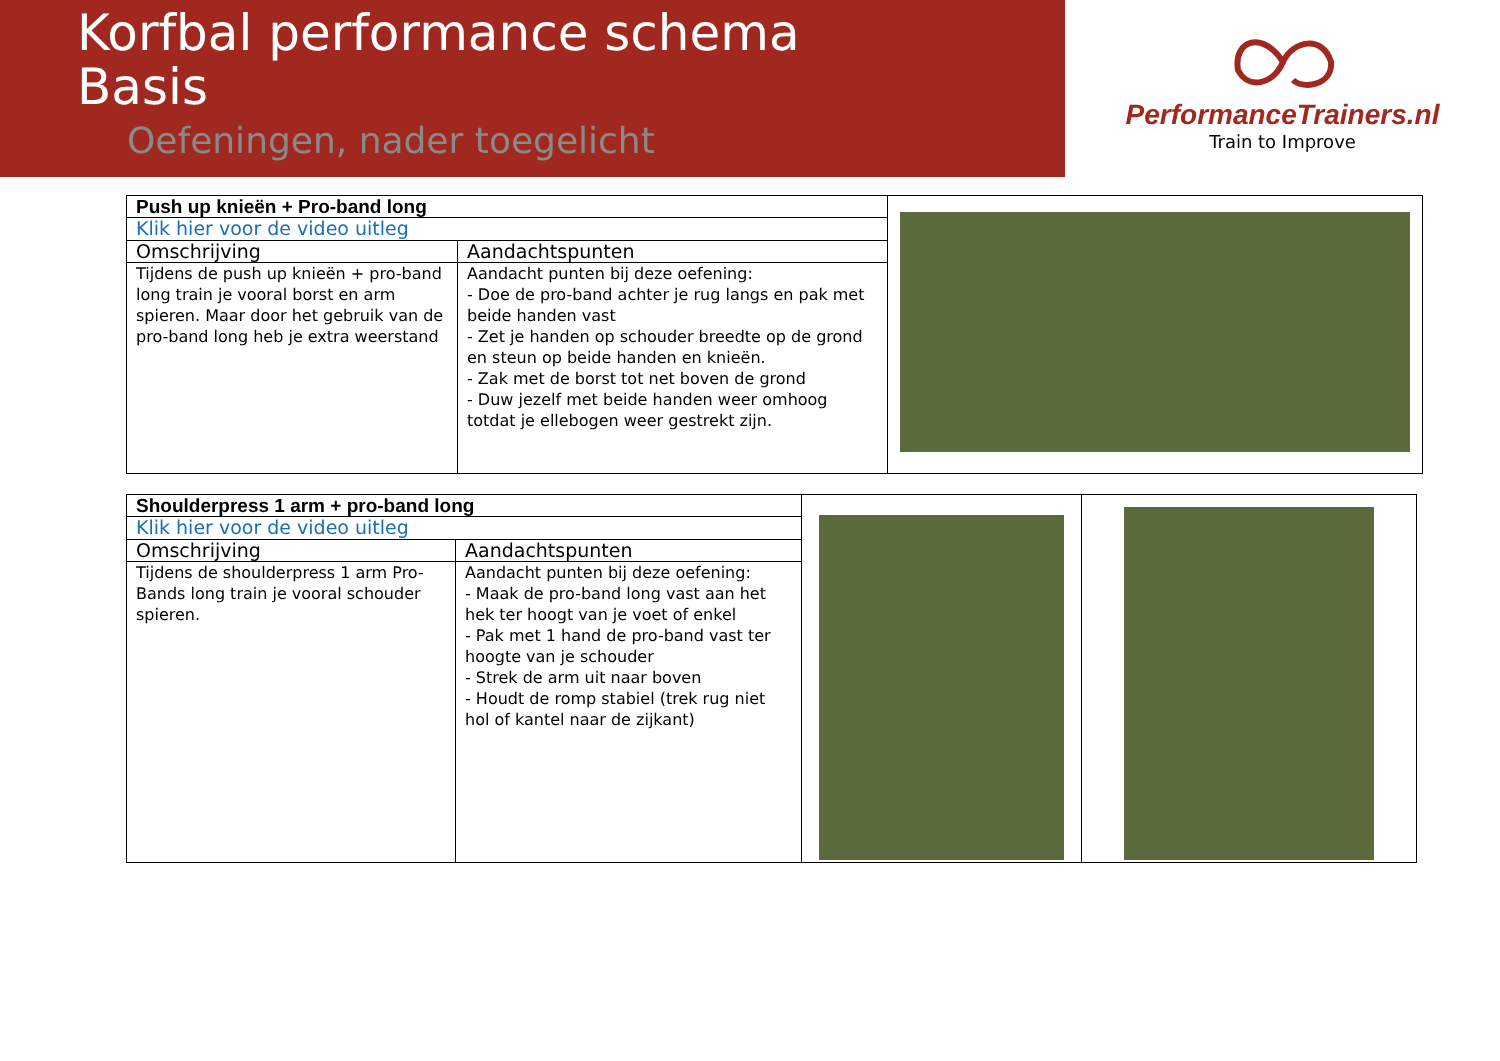Korfbal performance schema
Basis
Oefeningen, nader toegelicht
PerformanceTrainers.nl
Train to Improve
| Push up knieën + Pro-band long | | |
| Klik hier voor de video uitleg | | |
| Omschrijving | Aandachtspunten | |
| Tijdens de push up knieën + pro-band long train je vooral borst en arm spieren. Maar door het gebruik van de pro-band long heb je extra weerstand | Aandacht punten bij deze oefening: - Doe de pro-band achter je rug langs en pak met beide handen vast - Zet je handen op schouder breedte op de grond en steun op beide handen en knieën. - Zak met de borst tot net boven de grond - Duw jezelf met beide handen weer omhoog totdat je ellebogen weer gestrekt zijn. | |
| Shoulderpress 1 arm + pro-band long | | | |
| Klik hier voor de video uitleg | | | |
| Omschrijving | Aandachtspunten | | |
| Tijdens de shoulderpress 1 arm Pro-Bands long train je vooral schouder spieren. | Aandacht punten bij deze oefening: - Maak de pro-band long vast aan het hek ter hoogt van je voet of enkel - Pak met 1 hand de pro-band vast ter hoogte van je schouder - Strek de arm uit naar boven - Houdt de romp stabiel (trek rug niet hol of kantel naar de zijkant) | | |